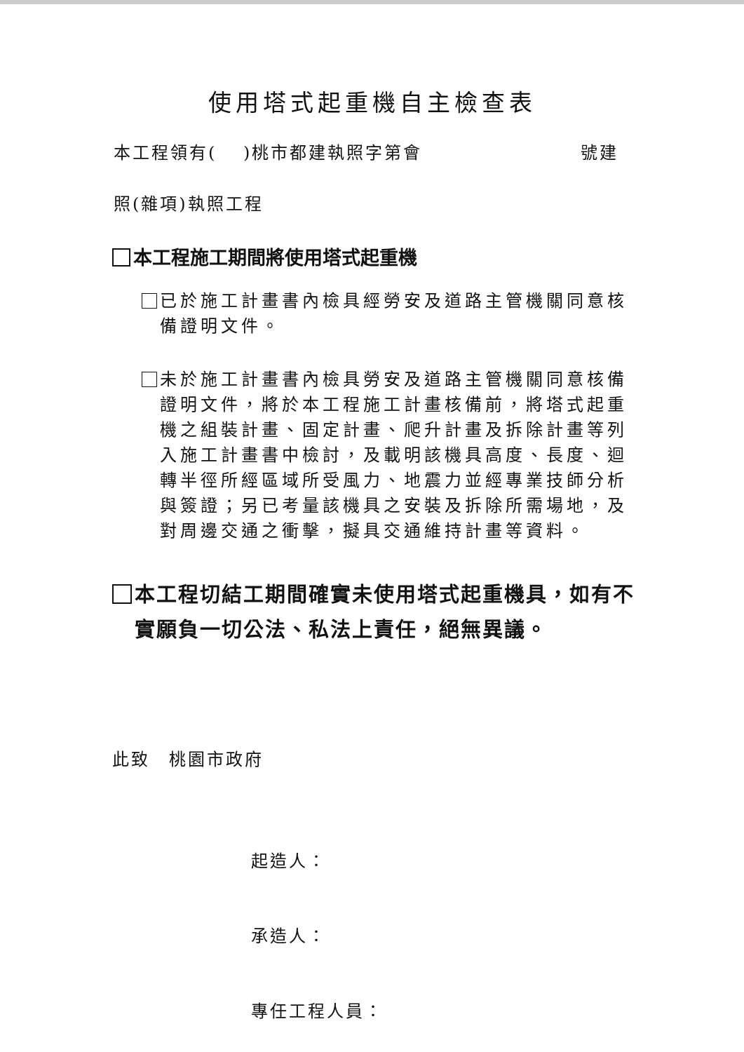使用塔式起重機自主檢查表
本工程領有(　 )桃市都建執照字第會 號建
照(雜項)執照工程
本工程施工期間將使用塔式起重機
已於施工計畫書內檢具經勞安及道路主管機關同意核備證明文件。
未於施工計畫書內檢具勞安及道路主管機關同意核備證明文件，將於本工程施工計畫核備前，將塔式起重機之組裝計畫、固定計畫、爬升計畫及拆除計畫等列入施工計畫書中檢討，及載明該機具高度、長度、迴轉半徑所經區域所受風力、地震力並經專業技師分析與簽證；另已考量該機具之安裝及拆除所需場地，及對周邊交通之衝擊，擬具交通維持計畫等資料。
本工程切結工期間確實未使用塔式起重機具，如有不實願負一切公法、私法上責任，絕無異議。
此致　桃園市政府
起造人：
承造人：
專任工程人員：